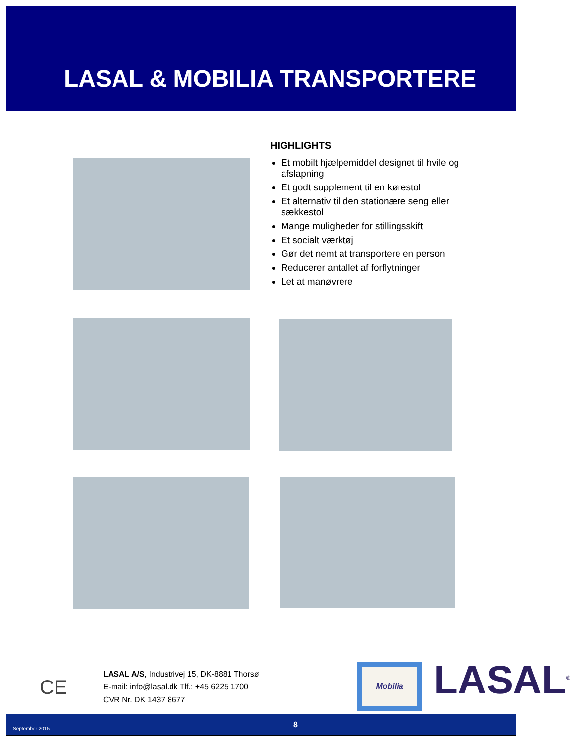LASAL & MOBILIA TRANSPORTERE
HIGHLIGHTS
Et mobilt hjælpemiddel designet til hvile og afslapning
Et godt supplement til en kørestol
Et alternativ til den stationære seng eller sækkestol
Mange muligheder for stillingsskift
Et socialt værktøj
Gør det nemt at transportere en person
Reducerer antallet af forflytninger
Let at manøvrere
CE
LASAL A/S, Industrivej 15, DK-8881 Thorsø
E-mail: info@lasal.dk Tlf.: +45 6225 1700
CVR Nr. DK 1437 8677
Mobilia LASAL<sup>®</sup>
September 2015 8